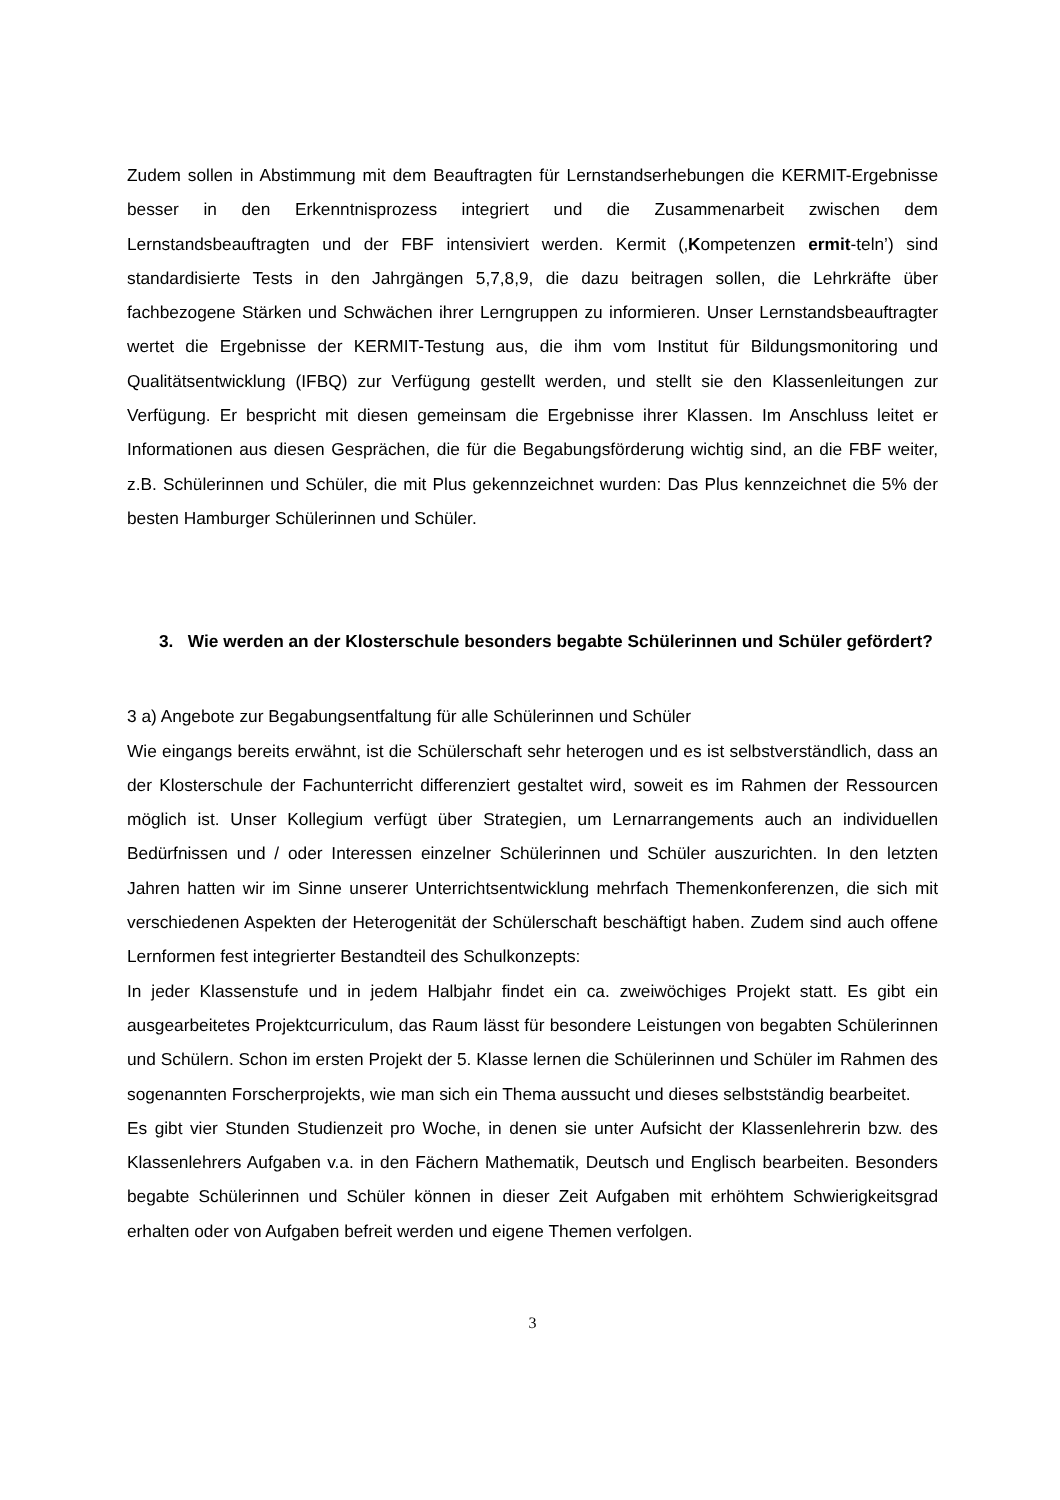Zudem sollen in Abstimmung mit dem Beauftragten für Lernstandserhebungen die KERMIT-Ergebnisse besser in den Erkenntnisprozess integriert und die Zusammenarbeit zwischen dem Lernstandsbeauftragten und der FBF intensiviert werden. Kermit (‚Kompetenzen ermit-teln’) sind standardisierte Tests in den Jahrgängen 5,7,8,9, die dazu beitragen sollen, die Lehrkräfte über fachbezogene Stärken und Schwächen ihrer Lerngruppen zu informieren. Unser Lernstandsbeauftragter wertet die Ergebnisse der KERMIT-Testung aus, die ihm vom Institut für Bildungsmonitoring und Qualitätsentwicklung (IFBQ) zur Verfügung gestellt werden, und stellt sie den Klassenleitungen zur Verfügung. Er bespricht mit diesen gemeinsam die Ergebnisse ihrer Klassen. Im Anschluss leitet er Informationen aus diesen Gesprächen, die für die Begabungsförderung wichtig sind, an die FBF weiter, z.B. Schülerinnen und Schüler, die mit Plus gekennzeichnet wurden: Das Plus kennzeichnet die 5% der besten Hamburger Schülerinnen und Schüler.
3. Wie werden an der Klosterschule besonders begabte Schülerinnen und Schüler gefördert?
3 a) Angebote zur Begabungsentfaltung für alle Schülerinnen und Schüler
Wie eingangs bereits erwähnt, ist die Schülerschaft sehr heterogen und es ist selbstverständlich, dass an der Klosterschule der Fachunterricht differenziert gestaltet wird, soweit es im Rahmen der Ressourcen möglich ist. Unser Kollegium verfügt über Strategien, um Lernarrangements auch an individuellen Bedürfnissen und / oder Interessen einzelner Schülerinnen und Schüler auszurichten. In den letzten Jahren hatten wir im Sinne unserer Unterrichtsentwicklung mehrfach Themenkonferenzen, die sich mit verschiedenen Aspekten der Heterogenität der Schülerschaft beschäftigt haben. Zudem sind auch offene Lernformen fest integrierter Bestandteil des Schulkonzepts:
In jeder Klassenstufe und in jedem Halbjahr findet ein ca. zweiwöchiges Projekt statt. Es gibt ein ausgearbeitetes Projektcurriculum, das Raum lässt für besondere Leistungen von begabten Schülerinnen und Schülern. Schon im ersten Projekt der 5. Klasse lernen die Schülerinnen und Schüler im Rahmen des sogenannten Forscherprojekts, wie man sich ein Thema aussucht und dieses selbstständig bearbeitet.
Es gibt vier Stunden Studienzeit pro Woche, in denen sie unter Aufsicht der Klassenlehrerin bzw. des Klassenlehrers Aufgaben v.a. in den Fächern Mathematik, Deutsch und Englisch bearbeiten. Besonders begabte Schülerinnen und Schüler können in dieser Zeit Aufgaben mit erhöhtem Schwierigkeitsgrad erhalten oder von Aufgaben befreit werden und eigene Themen verfolgen.
3